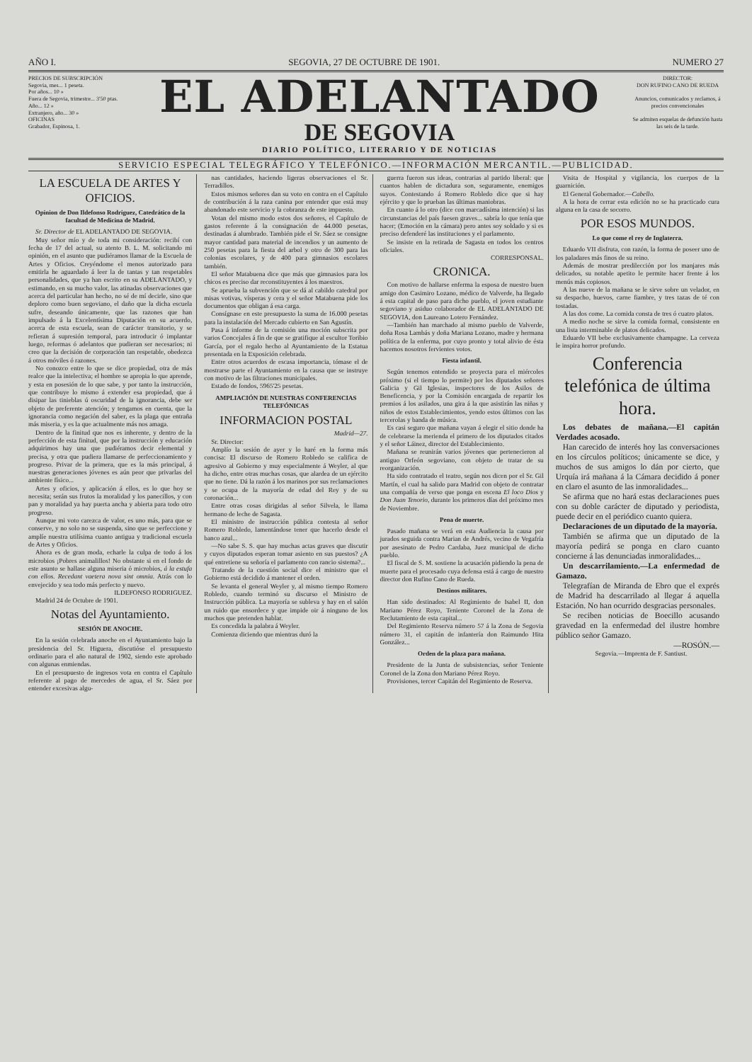AÑO I. SEGOVIA, 27 DE OCTUBRE DE 1901. NUMERO 27
PRECIOS DE SUBSCRIPCIÓN
Segovia, mes... 1 peseta.
Por años... 10 »
Fuera de Segovia, trimestre... 3'50 ptas.
Año... 12 »
Extranjero, año... 30 »
OFICINAS
Grabador, Espinosa, 1.
EL ADELANTADO
DE SEGOVIA
DIARIO POLÍTICO, LITERARIO Y DE NOTICIAS
DIRECTOR:
DON RUFINO CANO DE RUEDA
Anuncios, comunicados y reclamos, á precios convencionales
Se admiten esquelas de defunción hasta las seis de la tarde.
SERVICIO ESPECIAL TELEGRÁFICO Y TELEFÓNICO.—INFORMACIÓN MERCANTIL.—PUBLICIDAD.
LA ESCUELA DE ARTES Y OFICIOS.
Opinion de Don Ildefonso Rodriguez, Catedrático de la facultad de Medicina de Madrid.
Sr. Director de EL ADELANTADO DE SEGOVIA.
Muy señor mío y de toda mi consideración: recibí con fecha de 17 del actual, su atento B. L. M. solicitando mi opinión, en el asunto que pudiéramos llamar de la Escuela de Artes y Oficios. Creyéndome el menos autorizado para emitirla he aguardado á leer la de tantas y tan respetables personalidades, que ya han escrito en su ADELANTADO, y estimando, en su mucho valor, las atinadas observaciones que acerca del particular han hecho, no sé de mí decirle, sino que deploro como buen segoviano, el daño que la dicha escuela sufre, deseando únicamente, que las razones que han impulsado á la Excelentísima Diputación en su acuerdo, acerca de esta escuela, sean de carácter transitorio, y se refieran á supresión temporal, para introducir ó implantar luego, reformas ó adelantos que pudieran ser necesarios; ni creo que la decisión de corporación tan respetable, obedezca á otros móviles ó razones.
No conozco entre lo que se dice propiedad, otra de más realce que la intelectiva; el hombre se apropia lo que aprende, y esta en posesión de lo que sabe, y por tanto la instrucción, que contribuye lo mismo á extender esa propiedad, que á disipar las tinieblas ú oscuridad de la ignorancia, debe ser objeto de preferente atención; y tengamos en cuenta, que la ignorancia como negación del saber, es la plaga que entraña más miseria, y es la que actualmente más nos amaga.
Dentro de la finitud que nos es inherente, y dentro de la perfección de esta finitud, que por la instrucción y educación adquirimos hay una que pudiéramos decir elemental y precisa, y otra que pudiera llamarse de perfeccionamiento y progreso. Privar de la primera, que es la más principal, á nuestras generaciones jóvenes es aún peor que privarlas del ambiente físico...
Artes y oficios, y aplicación á ellos, es lo que hoy se necesita; serán sus frutos la moralidad y los panecillos, y con pan y moralidad ya hay puerta ancha y abierta para todo otro progreso.
Aunque mi voto carezca de valor, es uno más, para que se conserve, y no solo no se suspenda, sino que se perfeccione y amplíe nuestra utilísima cuanto antigua y tradicional escuela de Artes y Oficios.
Ahora es de gran moda, echarle la culpa de todo á los microbios ¡Pobres animalillos! No obstante si en el fondo de este asunto se hallase alguna miseria ó microbios, á la estufa con ellos. Recedant vaetera nova sint omnia. Atrás con lo envejecido y sea todo más perfecto y nuevo.
ILDEFONSO RODRIGUEZ.
Madrid 24 de Octubre de 1901.
Notas del Ayuntamiento.
SESIÓN DE ANOCHE.
En la sesión celebrada anoche en el Ayuntamiento bajo la presidencia del Sr. Higuera, discutióse el presupuesto ordinario para el año natural de 1902, siendo este aprobado con algunas enmiendas.
En el presupuesto de ingresos vota en contra el Capítulo referente al pago de mercedes de agua, el Sr. Sáez por entender excesivas algu-
nas cantidades, haciendo ligeras observaciones el Sr. Terradillos.
Estos mismos señores dan su voto en contra en el Capítulo de contribución á la raza canina por entender que está muy abandonado este servicio y la cobranza de este impuesto.
Votan del mismo modo estos dos señores, el Capítulo de gastos referente á la consignación de 44.000 pesetas, destinadas á alumbrado. También pide el Sr. Sáez se consigne mayor cantidad para material de incendios y un aumento de 250 pesetas para la fiesta del arbol y otro de 300 para las colonias escolares, y de 400 para gimnasios escolares también.
El señor Matabuena dice que más que gimnasios para los chicos es preciso dar reconstituyentes á los maestros.
Se aprueba la subvención que se dá al cabildo catedral por misas votivas, vísperas y cera y el señor Matabuena pide los documentos que obligan á esa carga.
Consígnase en este presupuesto la suma de 16.000 pesetas para la instalación del Mercado cubierto en San Agustín.
Pasa á informe de la comisión una moción subscrita por varios Concejales á fin de que se gratifique al escultor Toribio García, por el regalo hecho al Ayuntamiento de la Estatua presentada en la Exposición celebrada.
Entre otros acuerdos de escasa importancia, tómase el de mostrarse parte el Ayuntamiento en la causa que se instruye con motivo de las filtraciones municipales.
Estado de fondos, 5965'25 pesetas.
AMPLIACIÓN DE NUESTRAS CONFERENCIAS TELEFÓNICAS
INFORMACION POSTAL
Madrid—27.
Sr. Director:
Amplío la sesión de ayer y lo haré en la forma más concisa: El discurso de Romero Robledo se califica de agresivo al Gobierno y muy especialmente á Weyler, al que ha dicho, entre otras muchas cosas, que alardea de un ejército que no tiene. Dá la razón á los marinos por sus reclamaciones y se ocupa de la mayoría de edad del Rey y de su coronación...
Entre otras cosas dirigidas al señor Silvela, le llama hermano de leche de Sagasta.
El ministro de instrucción pública contesta al señor Romero Robledo, lamentándose tener que hacerlo desde el banco azul...
—No sabe S. S. que hay muchas actas graves que discutir y cuyos diputados esperan tomar asiento en sus puestos? ¿A qué entretiene su señoría el parlamento con rancio sistema?...
Tratando de la cuestión social dice el ministro que el Gobierno está decidido á mantener el orden.
Se levanta el general Weyler y, al mismo tiempo Romero Robledo, cuando terminó su discurso el Ministro de Instrucción pública. La mayoría se subleva y hay en el salón un ruido que ensordece y que impide oir á ninguno de los muchos que pretenden hablar.
Es concedida la palabra á Weyler.
Comienza diciendo que mientras duró la
guerra fueron sus ideas, contrarias al partido liberal: que cuantos hablen de dictadura son, seguramente, enemigos suyos. Contestando á Romero Robledo dice que si hay ejército y que lo prueban las últimas maniobras.
En cuanto á lo otro (dice con marcadísima intención) si las circunstancias del país fuesen graves... sabría lo que tenía que hacer; (Emoción en la cámara) pero antes soy soldado y si es preciso defenderé las instituciones y el parlamento.
Se insiste en la retirada de Sagasta en todos los centros oficiales.
CORRESPONSAL.
CRONICA.
Con motivo de hallarse enferma la esposa de nuestro buen amigo don Casimiro Lozano, médico de Valverde, ha llegado á esta capital de paso para dicho pueblo, el joven estudiante segoviano y asiduo colaborador de EL ADELANTADO DE SEGOVIA, don Laureano Lotero Fernández.
—También han marchado al mismo pueblo de Valverde, doña Rosa Lambás y doña Mariana Lozano, madre y hermana política de la enferma, por cuyo pronto y total alivio de ésta hacemos nosotros fervientes votos.
Fiesta infantil.
Según tenemos entendido se proyecta para el miércoles próximo (si el tiempo lo permite) por los diputados señores Galicia y Gil Iglesias, inspectores de los Asilos de Beneficencia, y por la Comisión encargada de repartir los premios á los asilados, una gira á la que asistirán las niñas y niños de estos Establecimientos, yendo estos últimos con las tercerolas y banda de música.
Es casi seguro que mañana vayan á elegir el sitio donde ha de celebrarse la merienda el primero de los diputados citados y el señor Láinez, director del Establecimiento.
Mañana se reunirán varios jóvenes que pertenecieron al antiguo Orfeón segoviano, con objeto de tratar de su reorganización.
Ha sido contratado el teatro, según nos dicen por el Sr. Gil Martín, el cual ha salido para Madrid con objeto de contratar una compañía de verso que ponga en escena El loco Dios y Don Juan Tenorio, durante los primeros días del próximo mes de Noviembre.
Pena de muerte.
Pasado mañana se verá en esta Audiencia la causa por jurados seguida contra Marian de Andrés, vecino de Vegafría por asesinato de Pedro Cardaba, Juez municipal de dicho pueblo.
El fiscal de S. M. sostiene la acusación pidiendo la pena de muerte para el procesado cuya defensa está á cargo de nuestro director don Rufino Cano de Rueda.
Destinos militares.
Han sido destinados: Al Regimiento de Isabel II, don Mariano Pérez Royo, Teniente Coronel de la Zona de Reclutamiento de esta capital...
Del Regimiento Reserva número 57 á la Zona de Segovia número 31, el capitán de infantería don Raimundo Hita González...
Orden de la plaza para mañana.
Presidente de la Junta de subsistencias, señor Teniente Coronel de la Zona don Mariano Pérez Royo.
Provisiones, tercer Capitán del Regimiento de Reserva.
Visita de Hospital y vigilancia, los cuerpos de la guarnición.
El General Gobernador.—Cabello.
A la hora de cerrar esta edición no se ha practicado cura alguna en la casa de socorro.
POR ESOS MUNDOS.
Lo que come el rey de Inglaterra.
Eduardo VII disfruta, con razón, la forma de poseer uno de los paladares más finos de su reino.
Además de mostrar predilección por los manjares más delicados, su notable apetito le permite hacer frente á los menús más copiosos.
A las nueve de la mañana se le sirve sobre un velador, en su despacho, huevos, carne fiambre, y tres tazas de té con tostadas.
A las dos come. La comida consta de tres ó cuatro platos.
A medio noche se sirve la comida formal, consistente en una lista interminable de platos delicados.
Eduardo VII bebe exclusivamente champagne. La cerveza le inspira horror profundo.
Conferencia telefónica de última hora.
Los debates de mañana.—El capitán Verdades acosado.
Han carecido de interés hoy las conversaciones en los círculos políticos; únicamente se dice, y muchos de sus amigos lo dán por cierto, que Urquía irá mañana á la Cámara decidido á poner en claro el asunto de las inmoralidades...
Se afirma que no hará estas declaraciones pues con su doble carácter de diputado y periodista, puede decir en el periódico cuanto quiera.
Declaraciones de un diputado de la mayoría.
También se afirma que un diputado de la mayoría pedirá se ponga en claro cuanto concierne á las denunciadas inmoralidades...
Un descarrilamiento.—La enfermedad de Gamazo.
Telegrafían de Miranda de Ebro que el exprés de Madrid ha descarrilado al llegar á aquella Estación. No han ocurrido desgracias personales.
Se reciben noticias de Boecillo acusando gravedad en la enfermedad del ilustre hombre público señor Gamazo.
—ROSÓN.—
Segovia.—Imprenta de F. Santiust.